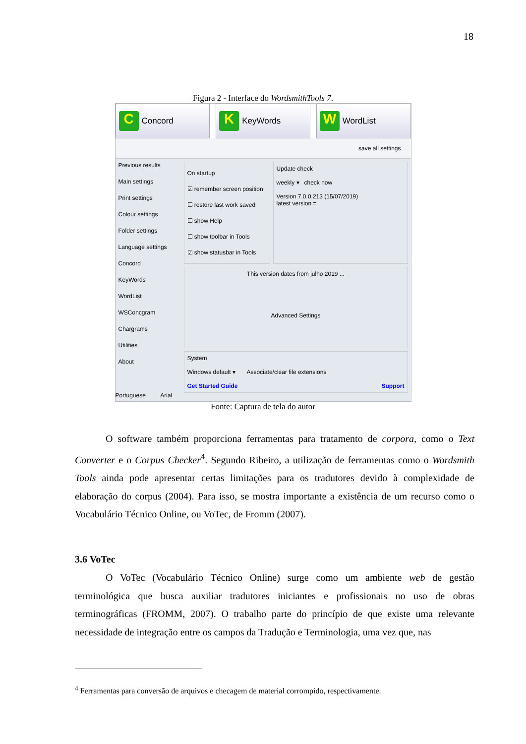18
Figura 2 - Interface do WordsmithTools 7.
C Concord
K KeyWords
W WordList
save all settings
Previous results
Main settings
Print settings
Colour settings
Folder settings
Language settings
Concord
KeyWords
WordList
WSConcgram
Chargrams
Utilities
About
On startup
☑ remember screen position
☐ restore last work saved
☐ show Help
☐ show toolbar in Tools
☑ show statusbar in Tools
Update check
weekly ▾ check now
Version 7.0.0.213 (15/07/2019)
latest version =
This version dates from julho 2019 ...
Advanced Settings
System
Windows default ▾ Associate/clear file extensions
Get Started Guide Support
Portuguese Arial
Fonte: Captura de tela do autor
O software também proporciona ferramentas para tratamento de corpora, como o Text Converter e o Corpus Checker<sup>4</sup>. Segundo Ribeiro, a utilização de ferramentas como o Wordsmith Tools ainda pode apresentar certas limitações para os tradutores devido à complexidade de elaboração do corpus (2004). Para isso, se mostra importante a existência de um recurso como o Vocabulário Técnico Online, ou VoTec, de Fromm (2007).
3.6 VoTec
O VoTec (Vocabulário Técnico Online) surge como um ambiente web de gestão terminológica que busca auxiliar tradutores iniciantes e profissionais no uso de obras terminográficas (FROMM, 2007). O trabalho parte do princípio de que existe uma relevante necessidade de integração entre os campos da Tradução e Terminologia, uma vez que, nas
<sup>4</sup> Ferramentas para conversão de arquivos e checagem de material corrompido, respectivamente.